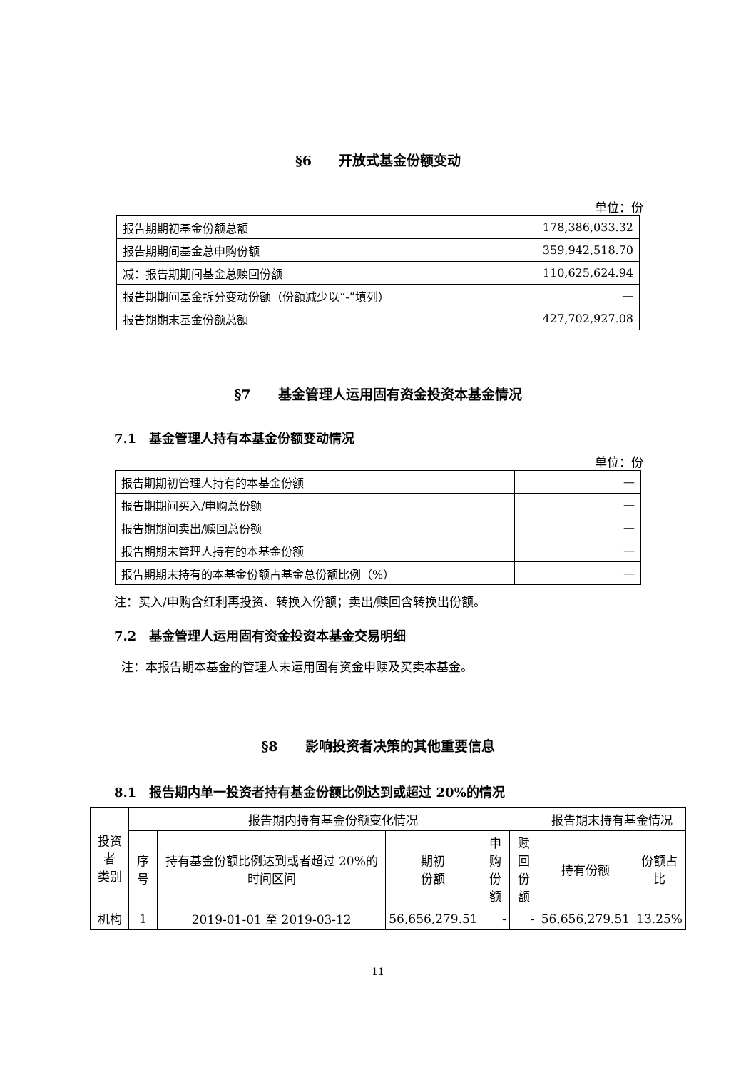§6　　开放式基金份额变动
单位：份
| 报告期期初基金份额总额 | 178,386,033.32 |
| 报告期期间基金总申购份额 | 359,942,518.70 |
| 减：报告期期间基金总赎回份额 | 110,625,624.94 |
| 报告期期间基金拆分变动份额（份额减少以“-”填列） | — |
| 报告期期末基金份额总额 | 427,702,927.08 |
§7　　基金管理人运用固有资金投资本基金情况
7.1　基金管理人持有本基金份额变动情况
单位：份
| 报告期期初管理人持有的本基金份额 | — |
| 报告期期间买入/申购总份额 | — |
| 报告期期间卖出/赎回总份额 | — |
| 报告期期末管理人持有的本基金份额 | — |
| 报告期期末持有的本基金份额占基金总份额比例（%） | — |
注：买入/申购含红利再投资、转换入份额；卖出/赎回含转换出份额。
7.2　基金管理人运用固有资金投资本基金交易明细
注：本报告期本基金的管理人未运用固有资金申赎及买卖本基金。
§8　　影响投资者决策的其他重要信息
8.1　报告期内单一投资者持有基金份额比例达到或超过 20%的情况
| 投资者 类别 | 报告期内持有基金份额变化情况 | | | | | 报告期末持有基金情况 | |
| --- | --- | --- | --- | --- | --- | --- | --- |
| | 序号 | 持有基金份额比例达到或者超过 20%的时间区间 | 期初 份额 | 申购 份额 | 赎回 份额 | 持有份额 | 份额占 比 |
| 机构 | 1 | 2019-01-01 至 2019-03-12 | 56,656,279.51 | - | - | 56,656,279.51 | 13.25% |
11